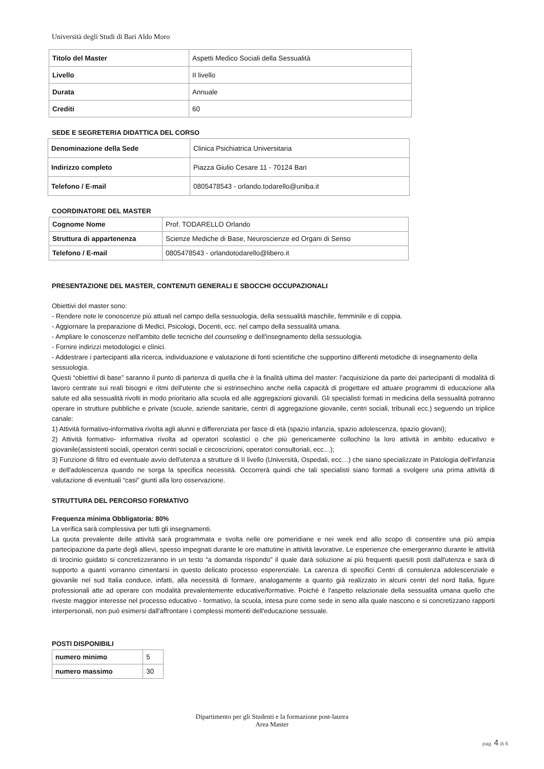Università degli Studi di Bari Aldo Moro
| Titolo del Master | Aspetti Medico Sociali della Sessualità |
| Livello | II livello |
| Durata | Annuale |
| Crediti | 60 |
SEDE E SEGRETERIA DIDATTICA DEL CORSO
| Denominazione della Sede | Clinica Psichiatrica Universitaria |
| Indirizzo completo | Piazza Giulio Cesare 11 - 70124 Bari |
| Telefono / E-mail | 0805478543 - orlando.todarello@uniba.it |
COORDINATORE DEL MASTER
| Cognome Nome | Prof. TODARELLO Orlando |
| Struttura di appartenenza | Scienze Mediche di Base, Neuroscienze ed Organi di Senso |
| Telefono / E-mail | 0805478543 - orlandotodarello@libero.it |
PRESENTAZIONE DEL MASTER, CONTENUTI GENERALI E SBOCCHI OCCUPAZIONALI
Obiettivi del master sono:
- Rendere note le conoscenze più attuali nel campo della sessuologia, della sessualità maschile, femminile e di coppia.
- Aggiornare la preparazione di Medici, Psicologi, Docenti, ecc. nel campo della sessualità umana.
- Ampliare le conoscenze nell'ambito delle tecniche del counseling e dell'insegnamento della sessuologia.
- Fornire indirizzi metodologici e clinici.
- Addestrare i partecipanti alla ricerca, individuazione e valutazione di fonti scientifiche che supportino differenti metodiche di insegnamento della sessuologia.
Questi “obiettivi di base” saranno il punto di partenza di quella che è la finalità ultima del master: l'acquisizione da parte dei partecipanti di modalità di lavoro centrate sui reali bisogni e ritmi dell'utente che si estrinsechino anche nella capacità di progettare ed attuare programmi di educazione alla salute ed alla sessualità rivolti in modo prioritario alla scuola ed alle aggregazioni giovanili. Gli specialisti formati in medicina della sessualità potranno operare in strutture pubbliche e private (scuole, aziende sanitarie, centri di aggregazione giovanile, centri sociali, tribunali ecc.) seguendo un triplice canale:
1) Attività formativo-informativa rivolta agli alunni e differenziata per fasce di età (spazio infanzia, spazio adolescenza, spazio giovani);
2) Attività formativo- informativa rivolta ad operatori scolastici o che più genericamente collochino la loro attività in ambito educativo e giovanile(assistenti sociali, operatori centri sociali e circoscrizioni, operatori consultoriali, ecc…);
3) Funzione di filtro ed eventuale avvio dell'utenza a strutture di II livello (Università, Ospedali, ecc…) che siano specializzate in Patologia dell'infanzia e dell'adolescenza quando ne sorga la specifica necessità. Occorrerà quindi che tali specialisti siano formati a svolgere una prima attività di valutazione di eventuali “casi” giunti alla loro osservazione.
STRUTTURA DEL PERCORSO FORMATIVO
Frequenza minima Obbligatoria: 80%
La verifica sarà complessiva per tutti gli insegnamenti.
La quota prevalente delle attività sarà programmata e svolta nelle ore pomeridiane e nei week end allo scopo di consentire una più ampia partecipazione da parte degli allievi, spesso impegnati durante le ore mattutine in attività lavorative. Le esperienze che emergeranno durante le attività di tirocinio guidato si concretizzeranno in un testo “a domanda rispondo” il quale darà soluzione ai più frequenti quesiti posti dall'utenza e sarà di supporto a quanti vorranno cimentarsi in questo delicato processo esperenziale. La carenza di specifici Centri di consulenza adolescenziale e giovanile nel sud Italia conduce, infatti, alla necessità di formare, analogamente a quanto già realizzato in alcuni centri del nord Italia, figure professionali atte ad operare con modalità prevalentemente educative/formative. Poiché è l'aspetto relazionale della sessualità umana quello che riveste maggior interesse nel processo educativo - formativo, la scuola, intesa pure come sede in seno alla quale nascono e si concretizzano rapporti interpersonali, non può esimersi dall'affrontare i complessi momenti dell'educazione sessuale.
POSTI DISPONIBILI
| numero minimo | 5 |
| numero massimo | 30 |
Dipartimento per gli Studenti e la formazione post-laurea
Area Master
pag. 4 di 6